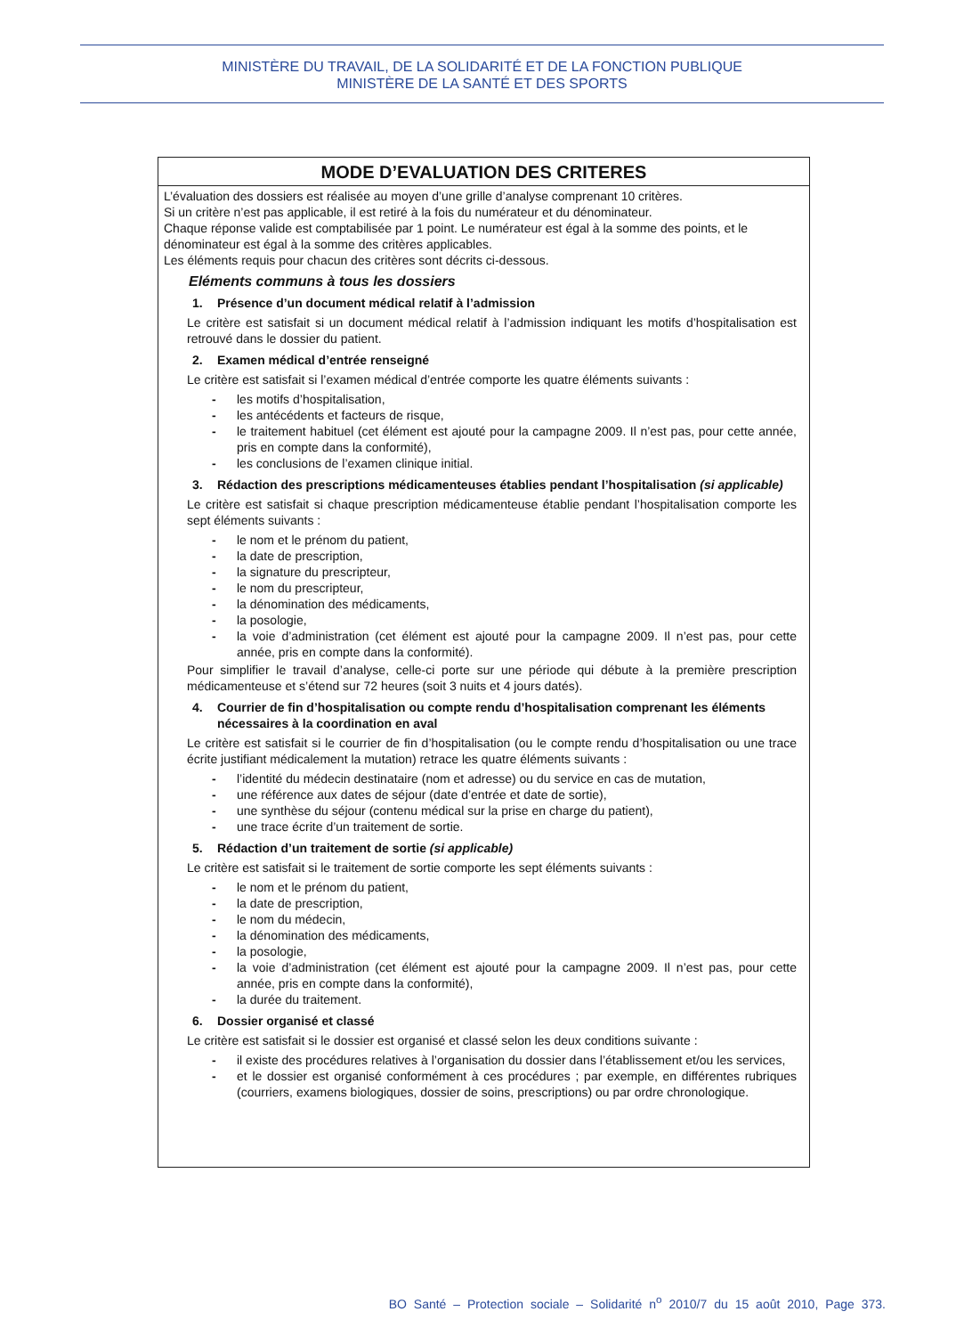MINISTÈRE DU TRAVAIL, DE LA SOLIDARITÉ ET DE LA FONCTION PUBLIQUE
MINISTÈRE DE LA SANTÉ ET DES SPORTS
MODE D’EVALUATION DES CRITERES
L’évaluation des dossiers est réalisée au moyen d’une grille d’analyse comprenant 10 critères.
Si un critère n’est pas applicable, il est retiré à la fois du numérateur et du dénominateur.
Chaque réponse valide est comptabilisée par 1 point. Le numérateur est égal à la somme des points, et le dénominateur est égal à la somme des critères applicables.
Les éléments requis pour chacun des critères sont décrits ci-dessous.
Eléments communs à tous les dossiers
1. Présence d’un document médical relatif à l’admission
Le critère est satisfait si un document médical relatif à l’admission indiquant les motifs d’hospitalisation est retrouvé dans le dossier du patient.
2. Examen médical d’entrée renseigné
Le critère est satisfait si l’examen médical d’entrée comporte les quatre éléments suivants :
- les motifs d’hospitalisation,
- les antécédents et facteurs de risque,
- le traitement habituel (cet élément est ajouté pour la campagne 2009. Il n’est pas, pour cette année, pris en compte dans la conformité),
- les conclusions de l’examen clinique initial.
3. Rédaction des prescriptions médicamenteuses établies pendant l’hospitalisation (si applicable)
Le critère est satisfait si chaque prescription médicamenteuse établie pendant l’hospitalisation comporte les sept éléments suivants :
- le nom et le prénom du patient,
- la date de prescription,
- la signature du prescripteur,
- le nom du prescripteur,
- la dénomination des médicaments,
- la posologie,
- la voie d’administration (cet élément est ajouté pour la campagne 2009. Il n’est pas, pour cette année, pris en compte dans la conformité).
Pour simplifier le travail d’analyse, celle-ci porte sur une période qui débute à la première prescription médicamenteuse et s’étend sur 72 heures (soit 3 nuits et 4 jours datés).
4. Courrier de fin d’hospitalisation ou compte rendu d’hospitalisation comprenant les éléments nécessaires à la coordination en aval
Le critère est satisfait si le courrier de fin d’hospitalisation (ou le compte rendu d’hospitalisation ou une trace écrite justifiant médicalement la mutation) retrace les quatre éléments suivants :
- l’identité du médecin destinataire (nom et adresse) ou du service en cas de mutation,
- une référence aux dates de séjour (date d’entrée et date de sortie),
- une synthèse du séjour (contenu médical sur la prise en charge du patient),
- une trace écrite d’un traitement de sortie.
5. Rédaction d’un traitement de sortie (si applicable)
Le critère est satisfait si le traitement de sortie comporte les sept éléments suivants :
- le nom et le prénom du patient,
- la date de prescription,
- le nom du médecin,
- la dénomination des médicaments,
- la posologie,
- la voie d’administration (cet élément est ajouté pour la campagne 2009. Il n’est pas, pour cette année, pris en compte dans la conformité),
- la durée du traitement.
6. Dossier organisé et classé
Le critère est satisfait si le dossier est organisé et classé selon les deux conditions suivante :
- il existe des procédures relatives à l’organisation du dossier dans l’établissement et/ou les services,
- et le dossier est organisé conformément à ces procédures ; par exemple, en différentes rubriques (courriers, examens biologiques, dossier de soins, prescriptions) ou par ordre chronologique.
BO Santé – Protection sociale – Solidarité n<sup>o</sup> 2010/7 du 15 août 2010, Page 373.